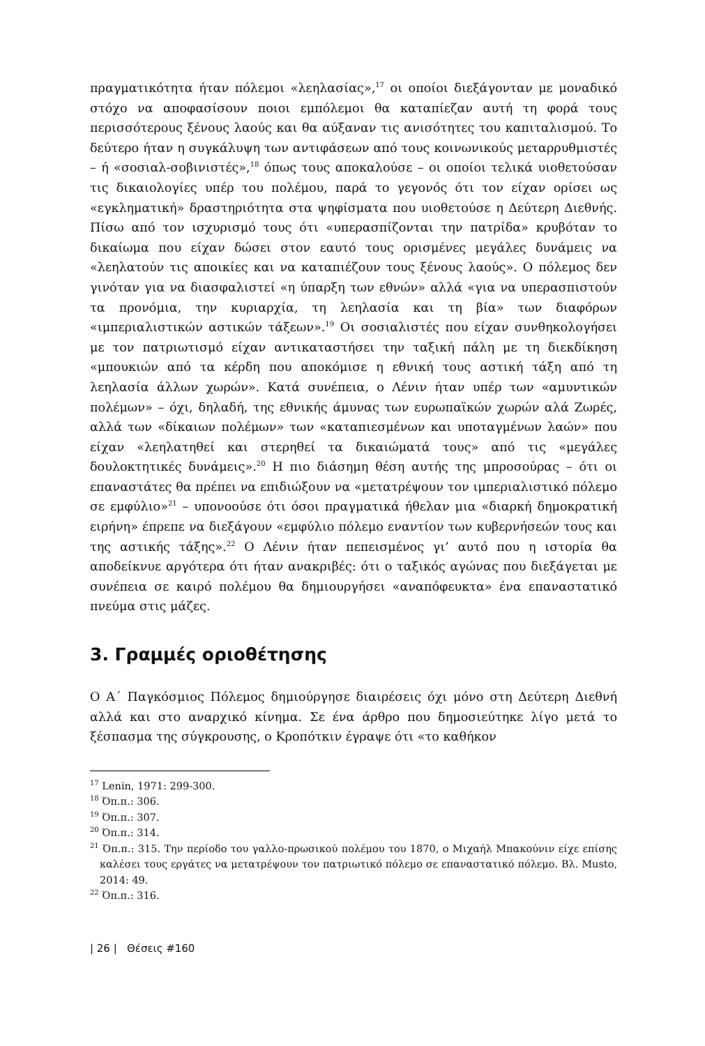πραγματικότητα ήταν πόλεμοι «λεηλασίας»,<sup>17</sup> οι οποίοι διεξάγονταν με μοναδικό στόχο να αποφασίσουν ποιοι εμπόλεμοι θα καταπίεζαν αυτή τη φορά τους περισσότερους ξένους λαούς και θα αύξαναν τις ανισότητες του καπιταλισμού. Το δεύτερο ήταν η συγκάλυψη των αντιφάσεων από τους κοινωνικούς μεταρρυθμιστές – ή «σοσιαλ-σοβινιστές»,<sup>18</sup> όπως τους αποκαλούσε – οι οποίοι τελικά υιοθετούσαν τις δικαιολογίες υπέρ του πολέμου, παρά το γεγονός ότι τον είχαν ορίσει ως «εγκληματική» δραστηριότητα στα ψηφίσματα που υιοθετούσε η Δεύτερη Διεθνής. Πίσω από τον ισχυρισμό τους ότι «υπερασπίζονται την πατρίδα» κρυβόταν το δικαίωμα που είχαν δώσει στον εαυτό τους ορισμένες μεγάλες δυνάμεις να «λεηλατούν τις αποικίες και να καταπιέζουν τους ξένους λαούς». Ο πόλεμος δεν γινόταν για να διασφαλιστεί «η ύπαρξη των εθνών» αλλά «για να υπερασπιστούν τα προνόμια, την κυριαρχία, τη λεηλασία και τη βία» των διαφόρων «ιμπεριαλιστικών αστικών τάξεων».<sup>19</sup> Οι σοσιαλιστές που είχαν συνθηκολογήσει με τον πατριωτισμό είχαν αντικαταστήσει την ταξική πάλη με τη διεκδίκηση «μπουκιών από τα κέρδη που αποκόμισε η εθνική τους αστική τάξη από τη λεηλασία άλλων χωρών». Κατά συνέπεια, ο Λένιν ήταν υπέρ των «αμυντικών πολέμων» – όχι, δηλαδή, της εθνικής άμυνας των ευρωπαϊκών χωρών αλά Ζωρές, αλλά των «δίκαιων πολέμων» των «καταπιεσμένων και υποταγμένων λαών» που είχαν «λεηλατηθεί και στερηθεί τα δικαιώματά τους» από τις «μεγάλες δουλοκτητικές δυνάμεις».<sup>20</sup> Η πιο διάσημη θέση αυτής της μπροσούρας – ότι οι επαναστάτες θα πρέπει να επιδιώξουν να «μετατρέψουν τον ιμπεριαλιστικό πόλεμο σε εμφύλιο»<sup>21</sup> – υπονοούσε ότι όσοι πραγματικά ήθελαν μια «διαρκή δημοκρατική ειρήνη» έπρεπε να διεξάγουν «εμφύλιο πόλεμο εναντίον των κυβερνήσεών τους και της αστικής τάξης».<sup>22</sup> Ο Λένιν ήταν πεπεισμένος γι’ αυτό που η ιστορία θα αποδείκνυε αργότερα ότι ήταν ανακριβές: ότι ο ταξικός αγώνας που διεξάγεται με συνέπεια σε καιρό πολέμου θα δημιουργήσει «αναπόφευκτα» ένα επαναστατικό πνεύμα στις μάζες.
3. Γραμμές οριοθέτησης
Ο Α΄ Παγκόσμιος Πόλεμος δημιούργησε διαιρέσεις όχι μόνο στη Δεύτερη Διεθνή αλλά και στο αναρχικό κίνημα. Σε ένα άρθρο που δημοσιεύτηκε λίγο μετά το ξέσπασμα της σύγκρουσης, ο Κροπότκιν έγραψε ότι «το καθήκον
<sup>17</sup> Lenin, 1971: 299-300.
<sup>18</sup> Όπ.π.: 306.
<sup>19</sup> Όπ.π.: 307.
<sup>20</sup> Όπ.π.: 314.
<sup>21</sup> Όπ.π.: 315. Την περίοδο του γαλλο-πρωσικού πολέμου του 1870, ο Μιχαήλ Μπακούνιν είχε επίσης καλέσει τους εργάτες να μετατρέψουν τον πατριωτικό πόλεμο σε επαναστατικό πόλεμο. Βλ. Musto, 2014: 49.
<sup>22</sup> Όπ.π.: 316.
| 26 | Θέσεις #160